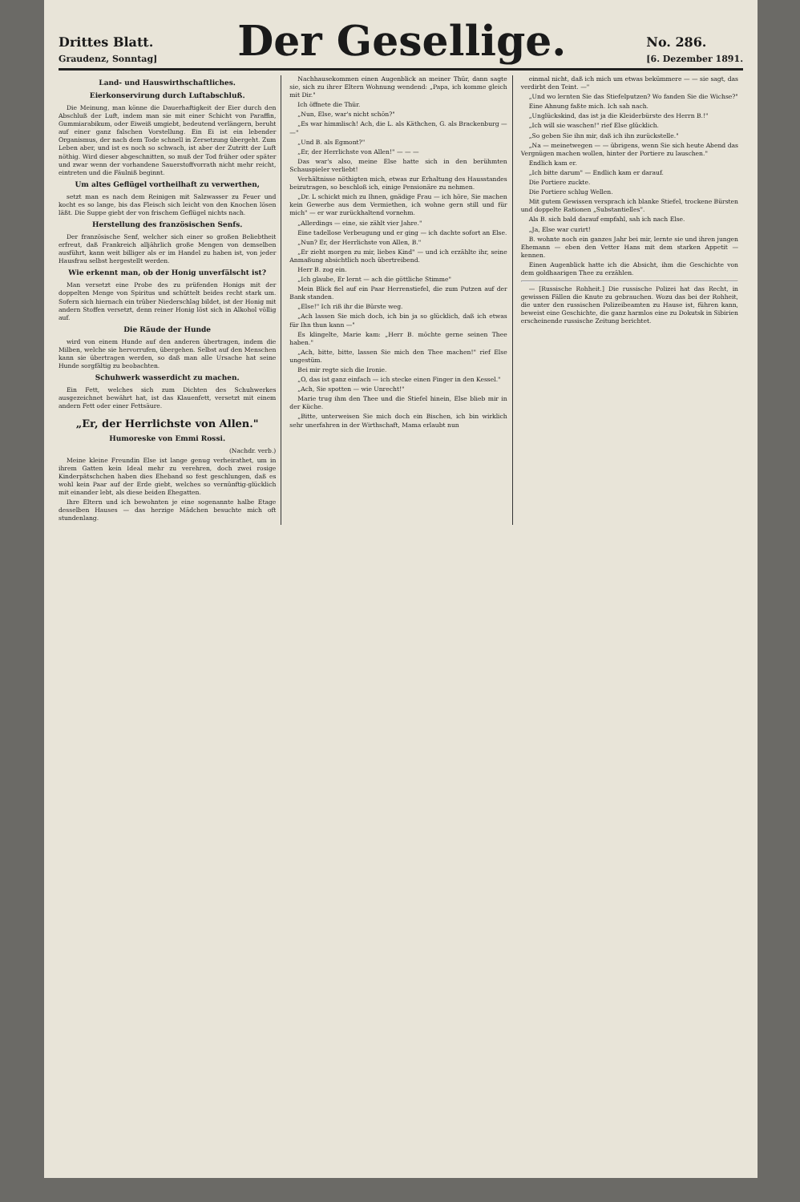Drittes Blatt.
Graudenz, Sonntag]
Der Gesellige.
No. 286.
[6. Dezember 1891.
Land- und Hauswirthschaftliches.
Eierkonservirung durch Luftabschluß.
Die Meinung, man könne die Dauerhaftigkeit der Eier durch den Abschluß der Luft, indem man sie mit einer Schicht von Paraffin, Gummiarabikum, oder Eiweiß umgiebt, bedeutend verlängern, beruht auf einer ganz falschen Vorstellung. Ein Ei ist ein lebender Organismus, der nach dem Tode schnell in Zersetzung übergeht. Zum Leben aber, und ist es noch so schwach, ist aber der Zutritt der Luft nöthig. Wird dieser abgeschnitten, so muß der Tod früher oder später und zwar wenn der vorhandene Sauerstoffvorrath nicht mehr reicht, eintreten und die Fäulniß beginnt.
Um altes Geflügel vortheilhaft zu verwerthen,
setzt man es nach dem Reinigen mit Salzwasser zu Feuer und kocht es so lange, bis das Fleisch sich leicht von den Knochen lösen läßt. Die Suppe giebt der von frischem Geflügel nichts nach.
Herstellung des französischen Senfs.
Der französische Senf, welcher sich einer so großen Beliebtheit erfreut, daß Frankreich alljährlich große Mengen von demselben ausführt, kann weit billiger als er im Handel zu haben ist, von jeder Hausfrau selbst hergestellt werden.
Wie erkennt man, ob der Honig unverfälscht ist?
Man versetzt eine Probe des zu prüfenden Honigs mit der doppelten Menge von Spiritus und schüttelt beides recht stark um. Sofern sich hiernach ein trüber Niederschlag bildet, ist der Honig mit andern Stoffen versetzt, denn reiner Honig löst sich in Alkohol völlig auf.
Die Räude der Hunde
wird von einem Hunde auf den anderen übertragen, indem die Milben, welche sie hervorrufen, übergehen. Selbst auf den Menschen kann sie übertragen werden, so daß man alle Ursache hat seine Hunde sorgfältig zu beobachten.
Schuhwerk wasserdicht zu machen.
Ein Fett, welches sich zum Dichten des Schuhwerkes ausgezeichnet bewährt hat, ist das Klauenfett, versetzt mit einem andern Fett oder einer Fettsäure.
„Er, der Herrlichste von Allen."
Humoreske von Emmi Rossi.
(Nachdr. verb.)
Meine kleine Freundin Else ist lange genug verheirathet, um in ihrem Gatten kein Ideal mehr zu verehren, doch zwei rosige Kinderpätschchen haben dies Eheband so fest geschlungen, daß es wohl kein Paar auf der Erde giebt, welches so vernünftig-glücklich mit einander lebt, als diese beiden Ehegatten.
Ihre Eltern und ich bewohnten je eine sogenannte halbe Etage desselben Hauses — das herzige Mädchen besuchte mich oft stundenlang.
Nachhausekommen einen Augenblick an meiner Thür, dann sagte sie, sich zu ihrer Eltern Wohnung wendend: „Papa, ich komme gleich mit Dir."
Ich öffnete die Thür.
„Nun, Else, war's nicht schön?"
„Es war himmlisch! Ach, die L. als Käthchen, G. als Brackenburg — —"
„Und B. als Egmont?"
„Er, der Herrlichste von Allen!" — — —
Das war's also, meine Else hatte sich in den berühmten Schauspieler verliebt!
Verhältnisse nöthigten mich, etwas zur Erhaltung des Hausstandes beizutragen, so beschloß ich, einige Pensionäre zu nehmen.
„Dr. L schickt mich zu Ihnen, gnädige Frau — ich höre, Sie machen kein Gewerbe aus dem Vermiethen, ich wohne gern still und für mich" — er war zurückhaltend vornehm.
„Allerdings — eine, sie zählt vier Jahre."
Eine tadellose Verbeugung und er ging — ich dachte sofort an Else.
„Nun? Er, der Herrlichste von Allen, B."
„Er zieht morgen zu mir, liebes Kind" — und ich erzählte ihr, seine Anmaßung absichtlich noch übertreibend.
Herr B. zog ein.
„Ich glaube, Er lernt — ach die göttliche Stimme"
Mein Blick fiel auf ein Paar Herrenstiefel, die zum Putzen auf der Bank standen.
„Else!" Ich riß ihr die Bürste weg.
„Ach lassen Sie mich doch, ich bin ja so glücklich, daß ich etwas für Ihn thun kann —"
Es klingelte, Marie kam: „Herr B. möchte gerne seinen Thee haben."
„Ach, bitte, bitte, lassen Sie mich den Thee machen!" rief Else ungestüm.
Bei mir regte sich die Ironie.
„O, das ist ganz einfach — ich stecke einen Finger in den Kessel."
„Ach, Sie spotten — wie Unrecht!"
Marie trug ihm den Thee und die Stiefel hinein, Else blieb mir in der Küche.
„Bitte, unterweisen Sie mich doch ein Bischen, ich bin wirklich sehr unerfahren in der Wirthschaft, Mama erlaubt nun
einmal nicht, daß ich mich um etwas bekümmere — — sie sagt, das verdirbt den Teint. —"
„Und wo lernten Sie das Stiefelputzen? Wo fanden Sie die Wichse?"
Eine Ahnung faßte mich. Ich sah nach.
„Unglückskind, das ist ja die Kleiderbürste des Herrn B.!"
„Ich will sie waschen!" rief Else glücklich.
„So geben Sie ihn mir, daß ich ihn zurückstelle."
„Na — meinetwegen — — übrigens, wenn Sie sich heute Abend das Vergnügen machen wollen, hinter der Portiere zu lauschen."
Endlich kam er.
„Ich bitte darum" — Endlich kam er darauf.
Die Portiere zuckte.
Die Portiere schlug Wellen.
Mit gutem Gewissen versprach ich blanke Stiefel, trockene Bürsten und doppelte Rationen „Substantielles".
Als B. sich bald darauf empfahl, sah ich nach Else.
„Ja, Else war curirt!
B. wohnte noch ein ganzes Jahr bei mir, lernte sie und ihren jungen Ehemann — eben den Vetter Hans mit dem starken Appetit — kennen.
Einen Augenblick hatte ich die Absicht, ihm die Geschichte von dem goldhaarigen Thee zu erzählen.
— [Russische Rohheit.] Die russische Polizei hat das Recht, in gewissen Fällen die Knute zu gebrauchen. Wozu das bei der Rohheit, die unter den russischen Polizeibeamten zu Hause ist, führen kann, beweist eine Geschichte, die ganz harmlos eine zu Dokutsk in Sibirien erscheinende russische Zeitung berichtet.